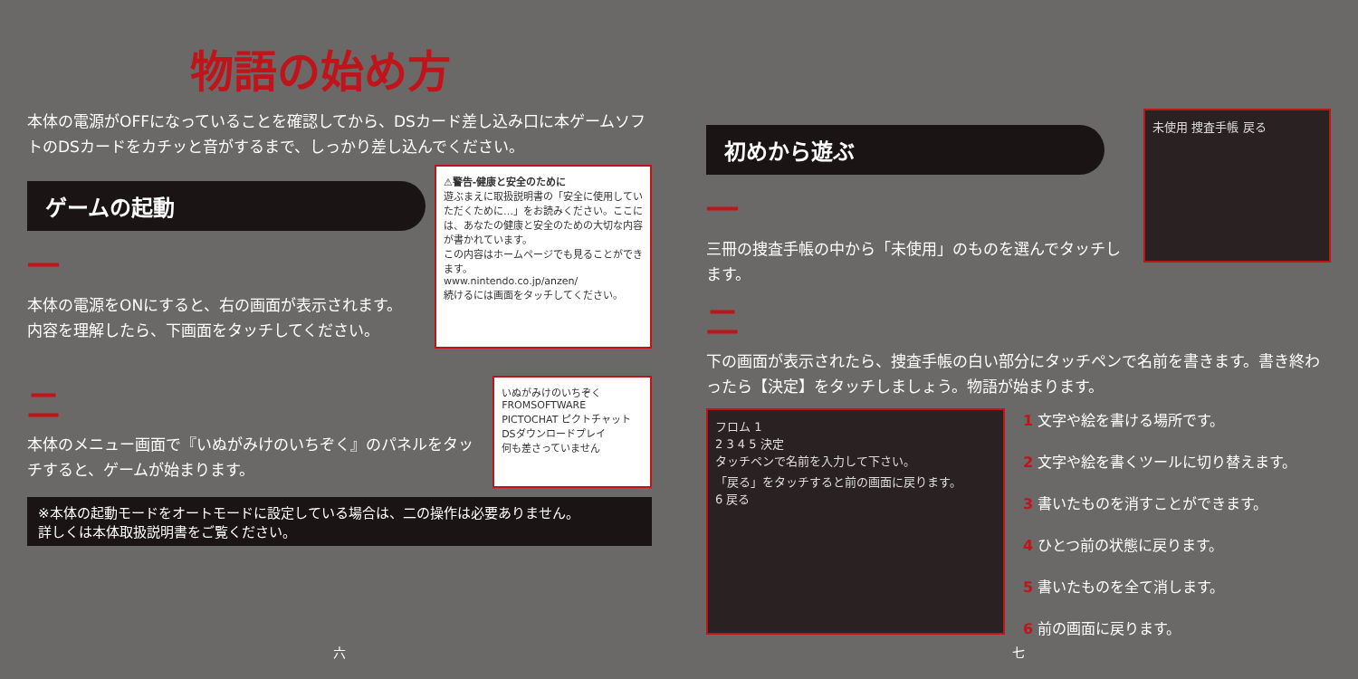物語の始め方
本体の電源がOFFになっていることを確認してから、DSカード差し込み口に本ゲームソフトのDSカードをカチッと音がするまで、しっかり差し込んでください。
ゲームの起動
一
本体の電源をONにすると、右の画面が表示されます。
内容を理解したら、下画面をタッチしてください。
⚠警告-健康と安全のために
遊ぶまえに取扱説明書の「安全に使用していただくために…」をお読みください。ここには、あなたの健康と安全のための大切な内容が書かれています。
この内容はホームページでも見ることができます。
www.nintendo.co.jp/anzen/
続けるには画面をタッチしてください。
二
本体のメニュー画面で『いぬがみけのいちぞく』のパネルをタッチすると、ゲームが始まります。
いぬがみけのいちぞく FROMSOFTWARE
PICTOCHAT ピクトチャット
DSダウンロードプレイ
何も差さっていません
※本体の起動モードをオートモードに設定している場合は、二の操作は必要ありません。
詳しくは本体取扱説明書をご覧ください。
六
初めから遊ぶ
一
三冊の捜査手帳の中から「未使用」のものを選んでタッチします。
未使用 捜査手帳 戻る
二
下の画面が表示されたら、捜査手帳の白い部分にタッチペンで名前を書きます。書き終わったら【決定】をタッチしましょう。物語が始まります。
フロム 1
2 3 4 5 決定
タッチペンで名前を入力して下さい。
「戻る」をタッチすると前の画面に戻ります。
6 戻る
1 文字や絵を書ける場所です。
2 文字や絵を書くツールに切り替えます。
3 書いたものを消すことができます。
4 ひとつ前の状態に戻ります。
5 書いたものを全て消します。
6 前の画面に戻ります。
七